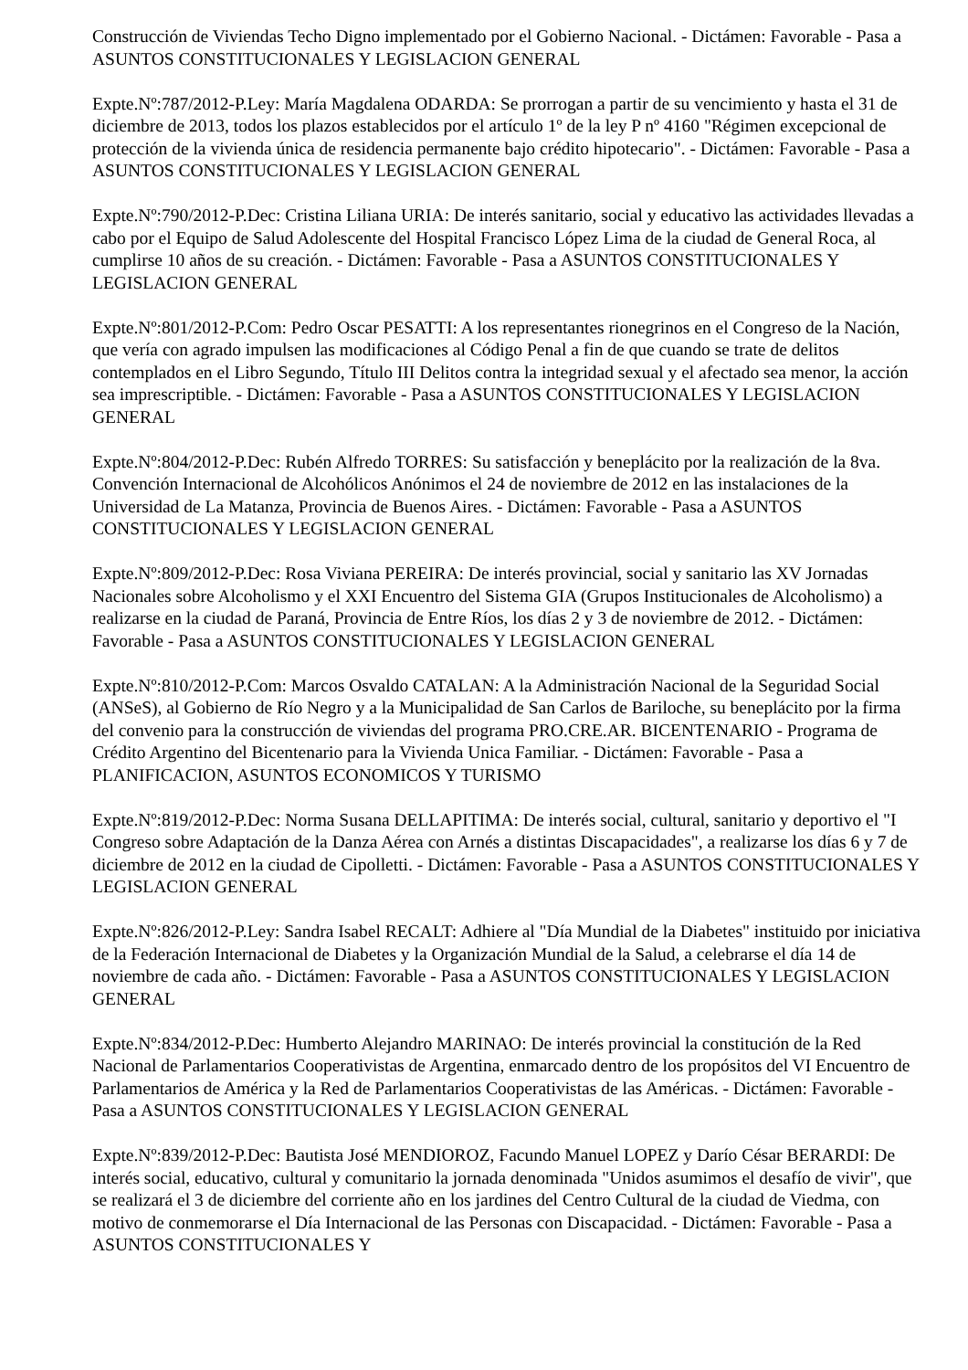Construcción de Viviendas Techo Digno implementado por el Gobierno Nacional. - Dictámen: Favorable - Pasa a ASUNTOS CONSTITUCIONALES Y LEGISLACION GENERAL
Expte.Nº:787/2012-P.Ley: María Magdalena ODARDA: Se prorrogan a partir de su vencimiento y hasta el 31 de diciembre de 2013, todos los plazos establecidos por el artículo 1º de la ley P nº 4160 "Régimen excepcional de protección de la vivienda única de residencia permanente bajo crédito hipotecario". - Dictámen: Favorable - Pasa a ASUNTOS CONSTITUCIONALES Y LEGISLACION GENERAL
Expte.Nº:790/2012-P.Dec: Cristina Liliana URIA: De interés sanitario, social y educativo las actividades llevadas a cabo por el Equipo de Salud Adolescente del Hospital Francisco López Lima de la ciudad de General Roca, al cumplirse 10 años de su creación. - Dictámen: Favorable - Pasa a ASUNTOS CONSTITUCIONALES Y LEGISLACION GENERAL
Expte.Nº:801/2012-P.Com: Pedro Oscar PESATTI: A los representantes rionegrinos en el Congreso de la Nación, que vería con agrado impulsen las modificaciones al Código Penal a fin de que cuando se trate de delitos contemplados en el Libro Segundo, Título III Delitos contra la integridad sexual y el afectado sea menor, la acción sea imprescriptible. - Dictámen: Favorable - Pasa a ASUNTOS CONSTITUCIONALES Y LEGISLACION GENERAL
Expte.Nº:804/2012-P.Dec: Rubén Alfredo TORRES: Su satisfacción y beneplácito por la realización de la 8va. Convención Internacional de Alcohólicos Anónimos el 24 de noviembre de 2012 en las instalaciones de la Universidad de La Matanza, Provincia de Buenos Aires. - Dictámen: Favorable - Pasa a ASUNTOS CONSTITUCIONALES Y LEGISLACION GENERAL
Expte.Nº:809/2012-P.Dec: Rosa Viviana PEREIRA: De interés provincial, social y sanitario las XV Jornadas Nacionales sobre Alcoholismo y el XXI Encuentro del Sistema GIA (Grupos Institucionales de Alcoholismo) a realizarse en la ciudad de Paraná, Provincia de Entre Ríos, los días 2 y 3 de noviembre de 2012. - Dictámen: Favorable - Pasa a ASUNTOS CONSTITUCIONALES Y LEGISLACION GENERAL
Expte.Nº:810/2012-P.Com: Marcos Osvaldo CATALAN: A la Administración Nacional de la Seguridad Social (ANSeS), al Gobierno de Río Negro y a la Municipalidad de San Carlos de Bariloche, su beneplácito por la firma del convenio para la construcción de viviendas del programa PRO.CRE.AR. BICENTENARIO - Programa de Crédito Argentino del Bicentenario para la Vivienda Unica Familiar. - Dictámen: Favorable - Pasa a PLANIFICACION, ASUNTOS ECONOMICOS Y TURISMO
Expte.Nº:819/2012-P.Dec: Norma Susana DELLAPITIMA: De interés social, cultural, sanitario y deportivo el "I Congreso sobre Adaptación de la Danza Aérea con Arnés a distintas Discapacidades", a realizarse los días 6 y 7 de diciembre de 2012 en la ciudad de Cipolletti. - Dictámen: Favorable - Pasa a ASUNTOS CONSTITUCIONALES Y LEGISLACION GENERAL
Expte.Nº:826/2012-P.Ley: Sandra Isabel RECALT: Adhiere al "Día Mundial de la Diabetes" instituido por iniciativa de la Federación Internacional de Diabetes y la Organización Mundial de la Salud, a celebrarse el día 14 de noviembre de cada año. - Dictámen: Favorable - Pasa a ASUNTOS CONSTITUCIONALES Y LEGISLACION GENERAL
Expte.Nº:834/2012-P.Dec: Humberto Alejandro MARINAO: De interés provincial la constitución de la Red Nacional de Parlamentarios Cooperativistas de Argentina, enmarcado dentro de los propósitos del VI Encuentro de Parlamentarios de América y la Red de Parlamentarios Cooperativistas de las Américas. - Dictámen: Favorable - Pasa a ASUNTOS CONSTITUCIONALES Y LEGISLACION GENERAL
Expte.Nº:839/2012-P.Dec: Bautista José MENDIOROZ, Facundo Manuel LOPEZ y Darío César BERARDI: De interés social, educativo, cultural y comunitario la jornada denominada "Unidos asumimos el desafío de vivir", que se realizará el 3 de diciembre del corriente año en los jardines del Centro Cultural de la ciudad de Viedma, con motivo de conmemorarse el Día Internacional de las Personas con Discapacidad. - Dictámen: Favorable - Pasa a ASUNTOS CONSTITUCIONALES Y